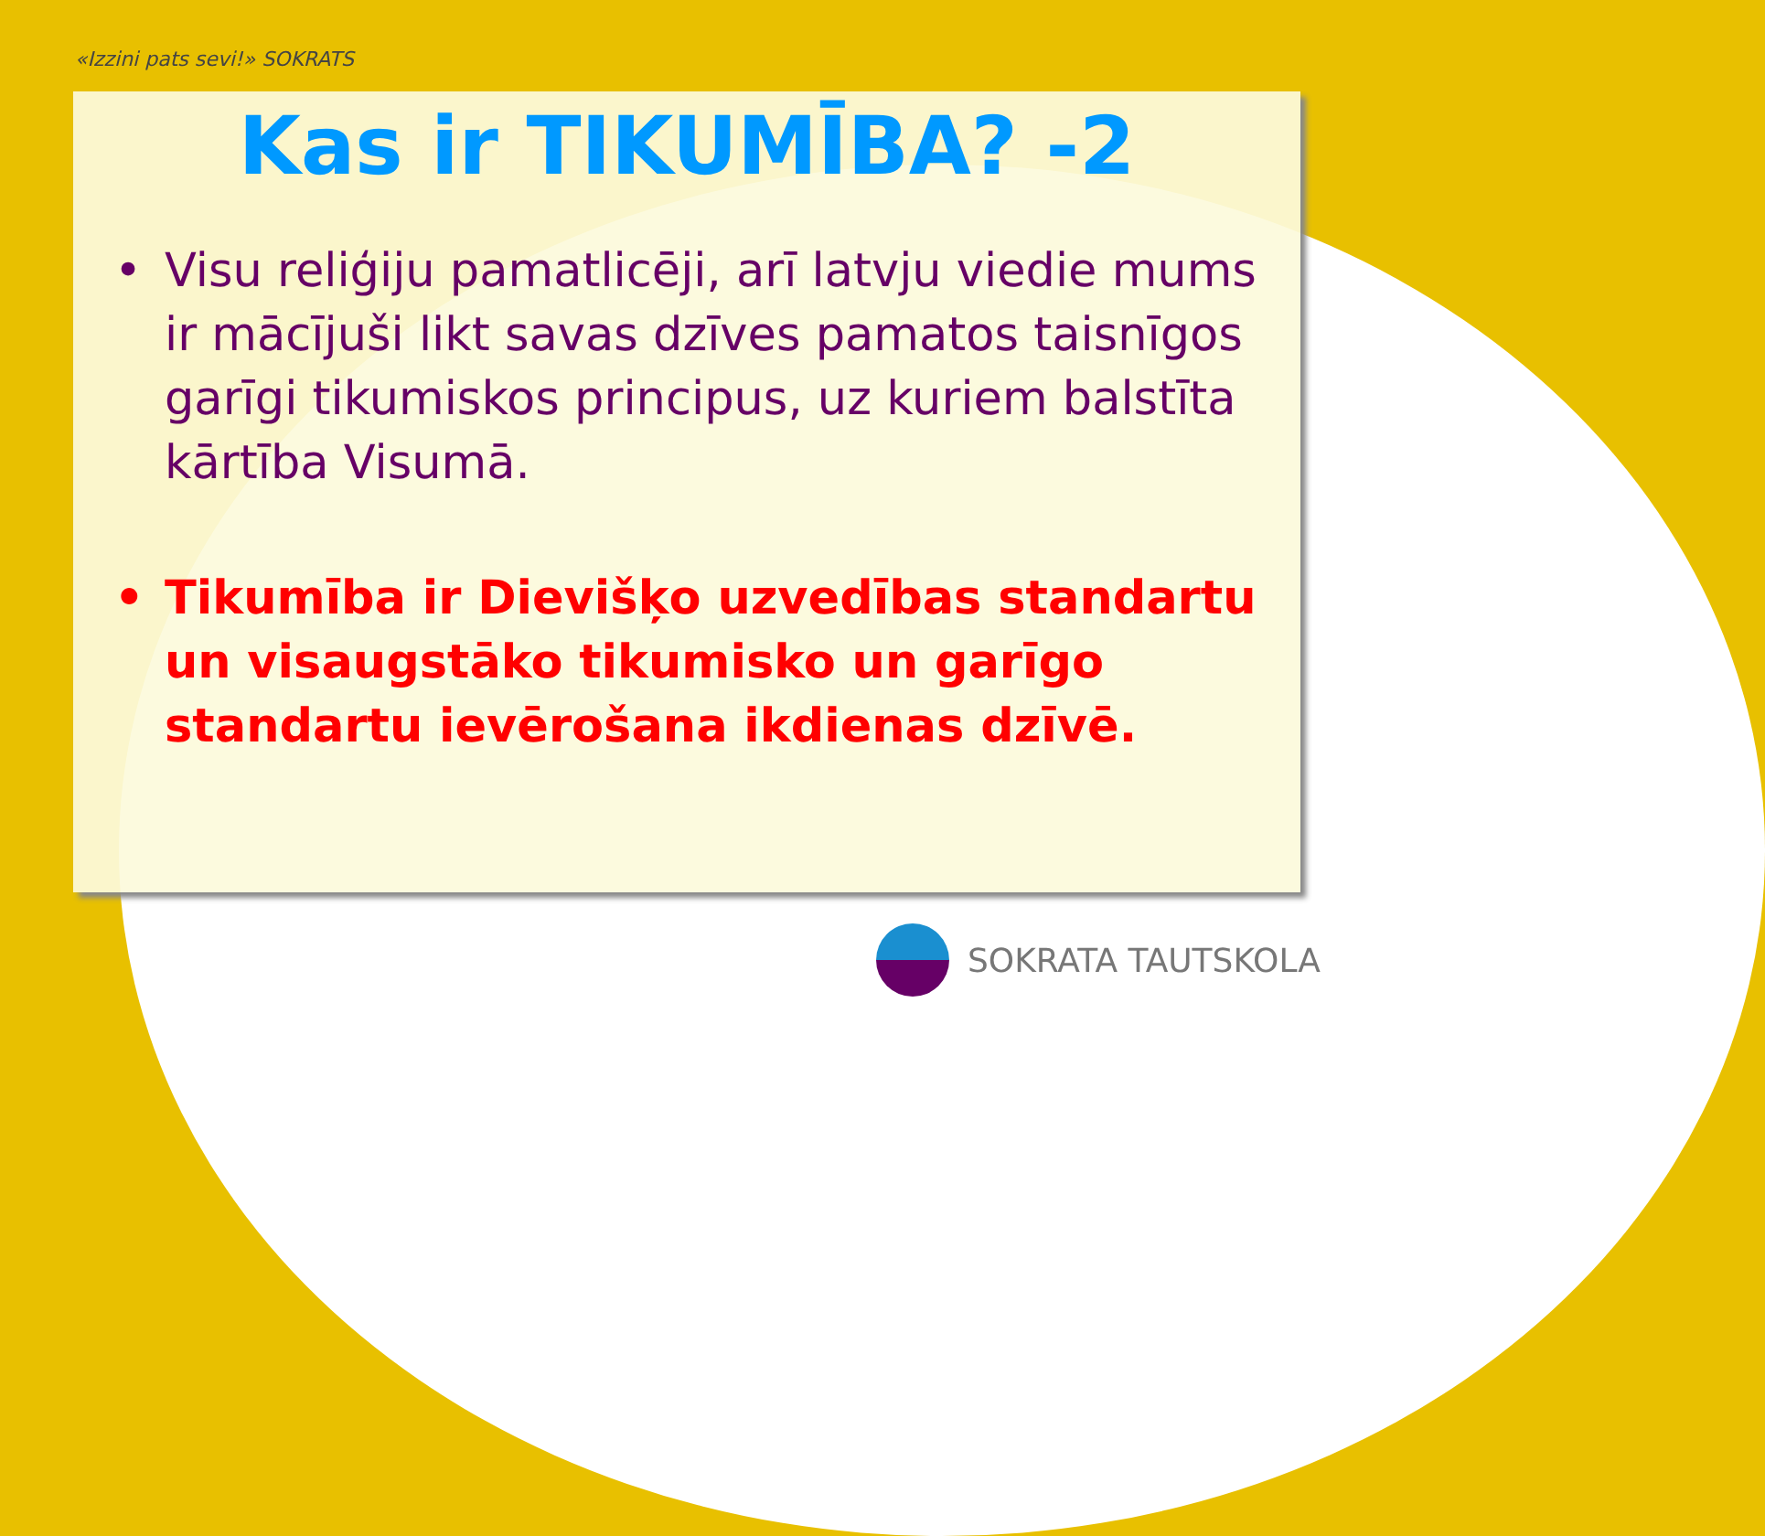«Izzini pats sevi!» SOKRATS
Kas ir TIKUMĪBA? -2
• Visu reliģiju pamatlicēji, arī latvju viedie mums ir mācījuši likt savas dzīves pamatos taisnīgos garīgi tikumiskos principus, uz kuriem balstīta kārtība Visumā.
• Tikumība ir Dievišķo uzvedības standartu un visaugstāko tikumisko un garīgo standartu ievērošana ikdienas dzīvē.
SOKRATA TAUTSKOLA